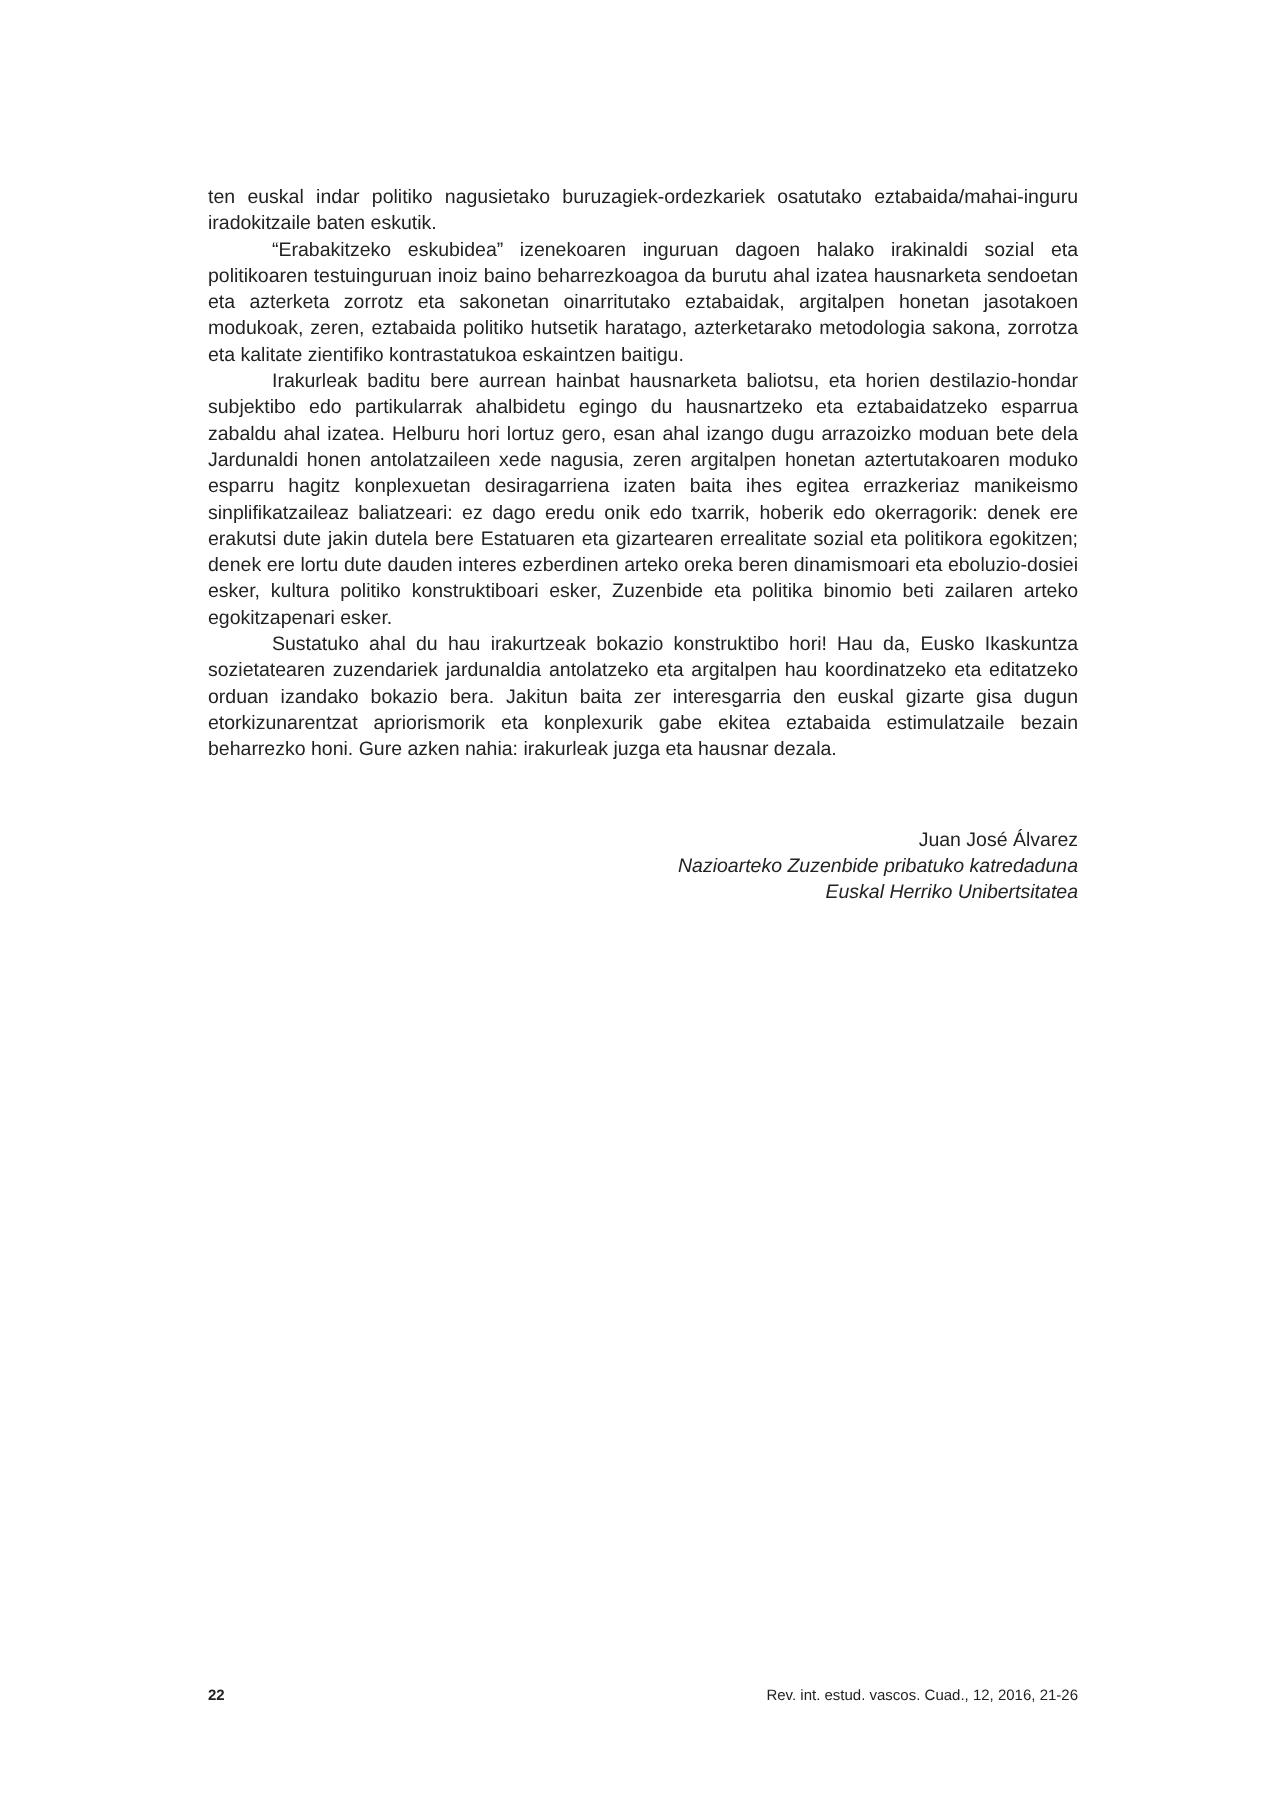ten euskal indar politiko nagusietako buruzagiek-ordezkariek osatutako eztabaida/mahai-inguru iradokitzaile baten eskutik.
“Erabakitzeko eskubidea” izenekoaren inguruan dagoen halako irakinaldi sozial eta politikoaren testuinguruan inoiz baino beharrezkoagoa da burutu ahal izatea hausnarketa sendoetan eta azterketa zorrotz eta sakonetan oinarritutako eztabaidak, argitalpen honetan jasotakoen modukoak, zeren, eztabaida politiko hutsetik haratago, azterketarako metodologia sakona, zorrotza eta kalitate zientifiko kontrastatukoa eskaintzen baitigu.
Irakurleak baditu bere aurrean hainbat hausnarketa baliotsu, eta horien destilazio-hondar subjektibo edo partikularrak ahalbidetu egingo du hausnartzeko eta eztabaidatzeko esparrua zabaldu ahal izatea. Helburu hori lortuz gero, esan ahal izango dugu arrazoizko moduan bete dela Jardunaldi honen antolatzaileen xede nagusia, zeren argitalpen honetan aztertutakoaren moduko esparru hagitz konplexuetan desiragarriena izaten baita ihes egitea errazkeriaz manikeismo sinplifikatzaileaz baliatzeari: ez dago eredu onik edo txarrik, hoberik edo okerragorik: denek ere erakutsi dute jakin dutela bere Estatuaren eta gizartearen errealitate sozial eta politikora egokitzen; denek ere lortu dute dauden interes ezberdinen arteko oreka beren dinamismoari eta eboluzio-dosiei esker, kultura politiko konstruktiboari esker, Zuzenbide eta politika binomio beti zailaren arteko egokitzapenari esker.
Sustatuko ahal du hau irakurtzeak bokazio konstruktibo hori! Hau da, Eusko Ikaskuntza sozietatearen zuzendariek jardunaldia antolatzeko eta argitalpen hau koordinatzeko eta editatzeko orduan izandako bokazio bera. Jakitun baita zer interesgarria den euskal gizarte gisa dugun etorkizunarentzat apriorismorik eta konplexurik gabe ekitea eztabaida estimulatzaile bezain beharrezko honi. Gure azken nahia: irakurleak juzga eta hausnar dezala.
Juan José Álvarez
Nazioarteko Zuzenbide pribatuko katredaduna
Euskal Herriko Unibertsitatea
22 Rev. int. estud. vascos. Cuad., 12, 2016, 21-26